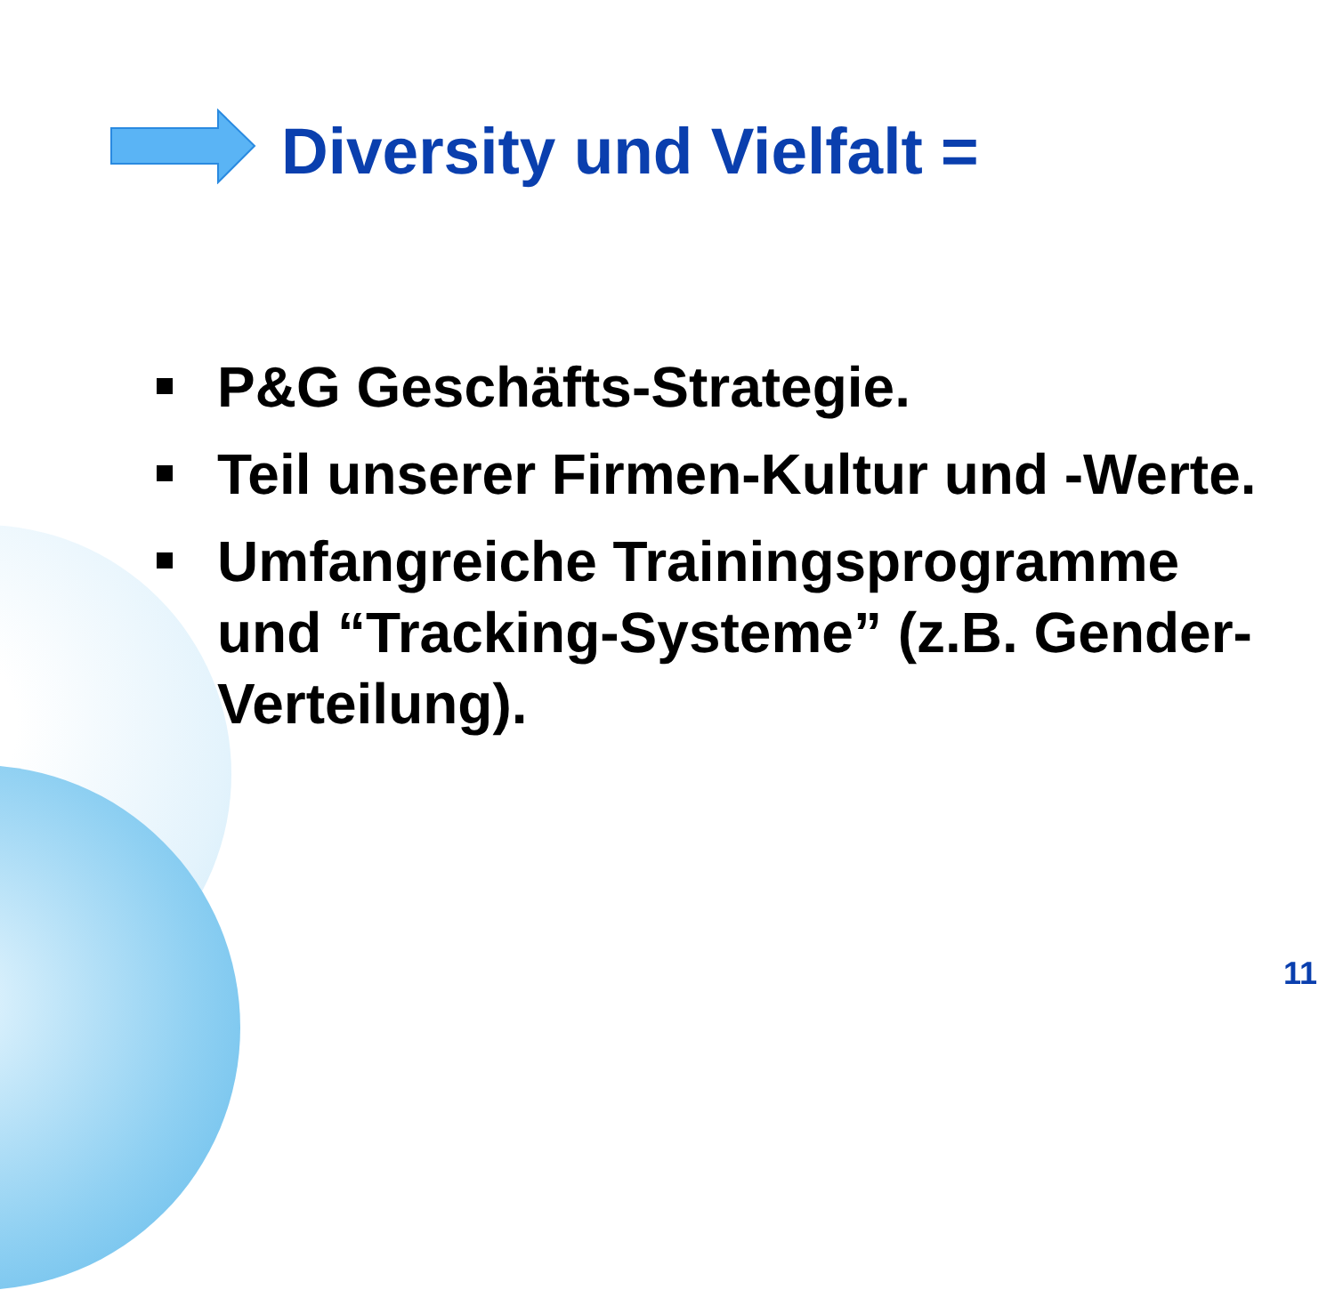Diversity und Vielfalt =
P&G Geschäfts-Strategie.
Teil unserer Firmen-Kultur und -Werte.
Umfangreiche Trainingsprogramme und “Tracking-Systeme” (z.B. Gender-Verteilung).
11